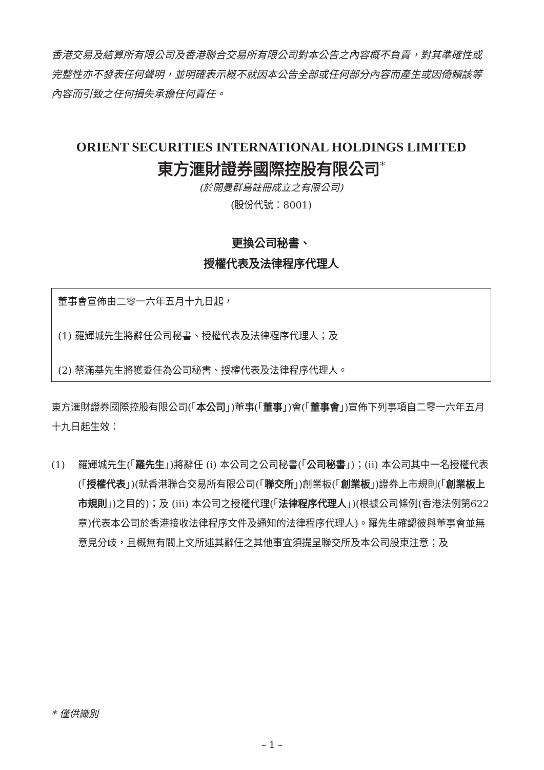香港交易及結算所有限公司及香港聯合交易所有限公司對本公告之內容概不負責，對其準確性或完整性亦不發表任何聲明，並明確表示概不就因本公告全部或任何部分內容而產生或因倚賴該等內容而引致之任何損失承擔任何責任。
ORIENT SECURITIES INTERNATIONAL HOLDINGS LIMITED
東方滙財證券國際控股有限公司<sup>*</sup>
(於開曼群島註冊成立之有限公司)
(股份代號：8001)
更換公司秘書、
授權代表及法律程序代理人
董事會宣佈由二零一六年五月十九日起，
(1) 羅輝城先生將辭任公司秘書、授權代表及法律程序代理人；及
(2) 蔡滿基先生將獲委任為公司秘書、授權代表及法律程序代理人。
東方滙財證券國際控股有限公司(「本公司」)董事(「董事」)會(「董事會」)宣佈下列事項自二零一六年五月十九日起生效：
(1) 羅輝城先生(「羅先生」)將辭任 (i) 本公司之公司秘書(「公司秘書」)；(ii) 本公司其中一名授權代表(「授權代表」)(就香港聯合交易所有限公司(「聯交所」)創業板(「創業板」)證券上市規則(「創業板上市規則」)之目的)；及 (iii) 本公司之授權代理(「法律程序代理人」)(根據公司條例(香港法例第622章)代表本公司於香港接收法律程序文件及通知的法律程序代理人)。羅先生確認彼與董事會並無意見分歧，且概無有關上文所述其辭任之其他事宜須提呈聯交所及本公司股東注意；及
* 僅供識別
– 1 –